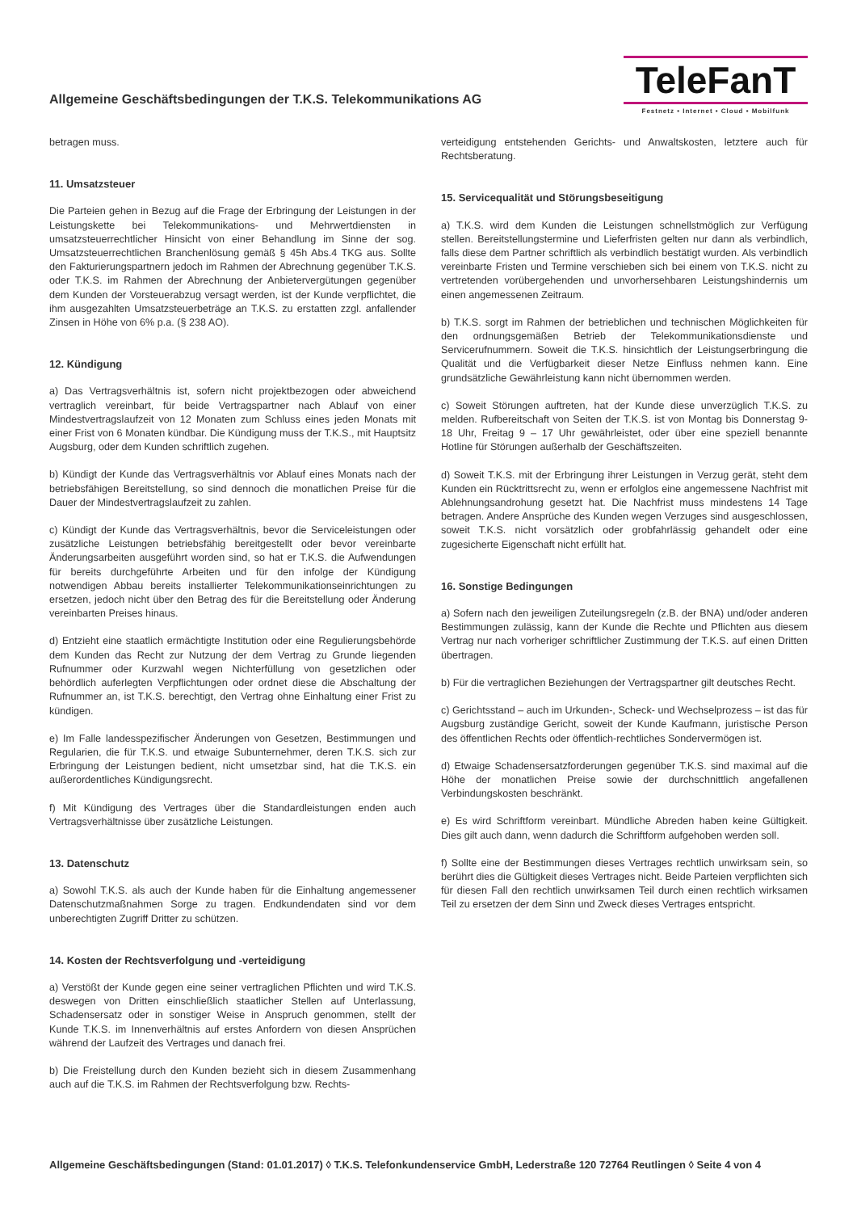Allgemeine Geschäftsbedingungen der T.K.S. Telekommunikations AG
TeleFanT
Festnetz • Internet • Cloud • Mobilfunk
betragen muss.
11. Umsatzsteuer
Die Parteien gehen in Bezug auf die Frage der Erbringung der Leistungen in der Leistungskette bei Telekommunikations- und Mehrwertdiensten in umsatzsteuerrechtlicher Hinsicht von einer Behandlung im Sinne der sog. Umsatzsteuerrechtlichen Branchenlösung gemäß § 45h Abs.4 TKG aus. Sollte den Fakturierungspartnern jedoch im Rahmen der Abrechnung gegenüber T.K.S. oder T.K.S. im Rahmen der Abrechnung der Anbietervergütungen gegenüber dem Kunden der Vorsteuerabzug versagt werden, ist der Kunde verpflichtet, die ihm ausgezahlten Umsatzsteuerbeträge an T.K.S. zu erstatten zzgl. anfallender Zinsen in Höhe von 6% p.a. (§ 238 AO).
12. Kündigung
a) Das Vertragsverhältnis ist, sofern nicht projektbezogen oder abweichend vertraglich vereinbart, für beide Vertragspartner nach Ablauf von einer Mindestvertragslaufzeit von 12 Monaten zum Schluss eines jeden Monats mit einer Frist von 6 Monaten kündbar. Die Kündigung muss der T.K.S., mit Hauptsitz Augsburg, oder dem Kunden schriftlich zugehen.
b) Kündigt der Kunde das Vertragsverhältnis vor Ablauf eines Monats nach der betriebsfähigen Bereitstellung, so sind dennoch die monatlichen Preise für die Dauer der Mindestvertragslaufzeit zu zahlen.
c) Kündigt der Kunde das Vertragsverhältnis, bevor die Serviceleistungen oder zusätzliche Leistungen betriebsfähig bereitgestellt oder bevor vereinbarte Änderungsarbeiten ausgeführt worden sind, so hat er T.K.S. die Aufwendungen für bereits durchgeführte Arbeiten und für den infolge der Kündigung notwendigen Abbau bereits installierter Telekommunikationseinrichtungen zu ersetzen, jedoch nicht über den Betrag des für die Bereitstellung oder Änderung vereinbarten Preises hinaus.
d) Entzieht eine staatlich ermächtigte Institution oder eine Regulierungsbehörde dem Kunden das Recht zur Nutzung der dem Vertrag zu Grunde liegenden Rufnummer oder Kurzwahl wegen Nichterfüllung von gesetzlichen oder behördlich auferlegten Verpflichtungen oder ordnet diese die Abschaltung der Rufnummer an, ist T.K.S. berechtigt, den Vertrag ohne Einhaltung einer Frist zu kündigen.
e) Im Falle landesspezifischer Änderungen von Gesetzen, Bestimmungen und Regularien, die für T.K.S. und etwaige Subunternehmer, deren T.K.S. sich zur Erbringung der Leistungen bedient, nicht umsetzbar sind, hat die T.K.S. ein außerordentliches Kündigungsrecht.
f) Mit Kündigung des Vertrages über die Standardleistungen enden auch Vertragsverhältnisse über zusätzliche Leistungen.
13. Datenschutz
a) Sowohl T.K.S. als auch der Kunde haben für die Einhaltung angemessener Datenschutzmaßnahmen Sorge zu tragen. Endkundendaten sind vor dem unberechtigten Zugriff Dritter zu schützen.
14. Kosten der Rechtsverfolgung und -verteidigung
a) Verstößt der Kunde gegen eine seiner vertraglichen Pflichten und wird T.K.S. deswegen von Dritten einschließlich staatlicher Stellen auf Unterlassung, Schadensersatz oder in sonstiger Weise in Anspruch genommen, stellt der Kunde T.K.S. im Innenverhältnis auf erstes Anfordern von diesen Ansprüchen während der Laufzeit des Vertrages und danach frei.
b) Die Freistellung durch den Kunden bezieht sich in diesem Zusammenhang auch auf die T.K.S. im Rahmen der Rechtsverfolgung bzw. Rechts-
verteidigung entstehenden Gerichts- und Anwaltskosten, letztere auch für Rechtsberatung.
15. Servicequalität und Störungsbeseitigung
a) T.K.S. wird dem Kunden die Leistungen schnellstmöglich zur Verfügung stellen. Bereitstellungstermine und Lieferfristen gelten nur dann als verbindlich, falls diese dem Partner schriftlich als verbindlich bestätigt wurden. Als verbindlich vereinbarte Fristen und Termine verschieben sich bei einem von T.K.S. nicht zu vertretenden vorübergehenden und unvorhersehbaren Leistungshindernis um einen angemessenen Zeitraum.
b) T.K.S. sorgt im Rahmen der betrieblichen und technischen Möglichkeiten für den ordnungsgemäßen Betrieb der Telekommunikationsdienste und Servicerufnummern. Soweit die T.K.S. hinsichtlich der Leistungserbringung die Qualität und die Verfügbarkeit dieser Netze Einfluss nehmen kann. Eine grundsätzliche Gewährleistung kann nicht übernommen werden.
c) Soweit Störungen auftreten, hat der Kunde diese unverzüglich T.K.S. zu melden. Rufbereitschaft von Seiten der T.K.S. ist von Montag bis Donnerstag 9-18 Uhr, Freitag 9 – 17 Uhr gewährleistet, oder über eine speziell benannte Hotline für Störungen außerhalb der Geschäftszeiten.
d) Soweit T.K.S. mit der Erbringung ihrer Leistungen in Verzug gerät, steht dem Kunden ein Rücktrittsrecht zu, wenn er erfolglos eine angemessene Nachfrist mit Ablehnungsandrohung gesetzt hat. Die Nachfrist muss mindestens 14 Tage betragen. Andere Ansprüche des Kunden wegen Verzuges sind ausgeschlossen, soweit T.K.S. nicht vorsätzlich oder grobfahrlässig gehandelt oder eine zugesicherte Eigenschaft nicht erfüllt hat.
16. Sonstige Bedingungen
a) Sofern nach den jeweiligen Zuteilungsregeln (z.B. der BNA) und/oder anderen Bestimmungen zulässig, kann der Kunde die Rechte und Pflichten aus diesem Vertrag nur nach vorheriger schriftlicher Zustimmung der T.K.S. auf einen Dritten übertragen.
b) Für die vertraglichen Beziehungen der Vertragspartner gilt deutsches Recht.
c) Gerichtsstand – auch im Urkunden-, Scheck- und Wechselprozess – ist das für Augsburg zuständige Gericht, soweit der Kunde Kaufmann, juristische Person des öffentlichen Rechts oder öffentlich-rechtliches Sondervermögen ist.
d) Etwaige Schadensersatzforderungen gegenüber T.K.S. sind maximal auf die Höhe der monatlichen Preise sowie der durchschnittlich angefallenen Verbindungskosten beschränkt.
e) Es wird Schriftform vereinbart. Mündliche Abreden haben keine Gültigkeit. Dies gilt auch dann, wenn dadurch die Schriftform aufgehoben werden soll.
f) Sollte eine der Bestimmungen dieses Vertrages rechtlich unwirksam sein, so berührt dies die Gültigkeit dieses Vertrages nicht. Beide Parteien verpflichten sich für diesen Fall den rechtlich unwirksamen Teil durch einen rechtlich wirksamen Teil zu ersetzen der dem Sinn und Zweck dieses Vertrages entspricht.
Allgemeine Geschäftsbedingungen (Stand: 01.01.2017) ◊ T.K.S. Telefonkundenservice GmbH, Lederstraße 120 72764 Reutlingen ◊ Seite 4 von 4